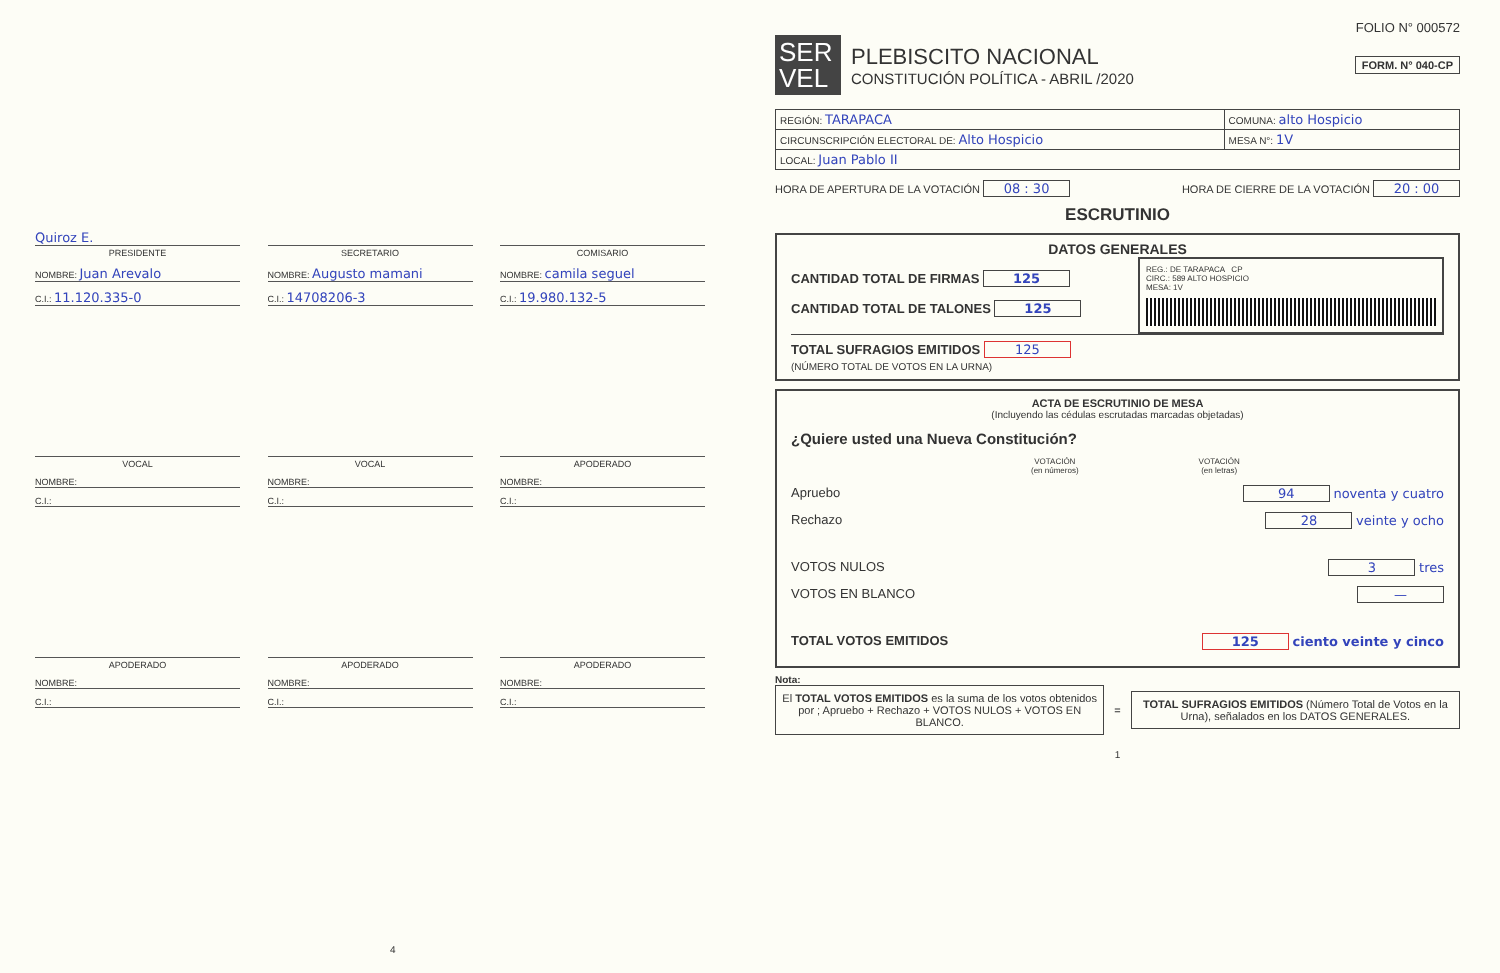Quiroz E.
PRESIDENTE
NOMBRE: Juan Arevalo
C.I.: 11.120.335-0
SECRETARIO
NOMBRE: Augusto mamani
C.I.: 14708206-3
COMISARIO
NOMBRE: camila seguel
C.I.: 19.980.132-5
VOCAL
NOMBRE:
C.I.:
VOCAL
NOMBRE:
C.I.:
APODERADO
NOMBRE:
C.I.:
APODERADO
NOMBRE:
C.I.:
APODERADO
NOMBRE:
C.I.:
APODERADO
NOMBRE:
C.I.:
4
FOLIO N° 000572
SER
VEL
PLEBISCITO NACIONAL
CONSTITUCIÓN POLÍTICA - ABRIL /2020
FORM. N° 040-CP
| REGIÓN: TARAPACA | COMUNA: alto Hospicio | |
| CIRCUNSCRIPCIÓN ELECTORAL DE: Alto Hospicio | | MESA N°: 1V |
| LOCAL: Juan Pablo II | | |
HORA DE APERTURA DE LA VOTACIÓN 08 : 30 HORA DE CIERRE DE LA VOTACIÓN 20 : 00
ESCRUTINIO
DATOS GENERALES
CANTIDAD TOTAL DE FIRMAS 125
CANTIDAD TOTAL DE TALONES 125
REG.: DE TARAPACA CP
CIRC.: 589 ALTO HOSPICIO
MESA: 1V
TOTAL SUFRAGIOS EMITIDOS 125
(NÚMERO TOTAL DE VOTOS EN LA URNA)
ACTA DE ESCRUTINIO DE MESA
(Incluyendo las cédulas escrutadas marcadas objetadas)
¿Quiere usted una Nueva Constitución?
VOTACIÓN
(en números) VOTACIÓN
(en letras)
Apruebo 94 noventa y cuatro
Rechazo 28 veinte y ocho
VOTOS NULOS 3 tres
VOTOS EN BLANCO —
TOTAL VOTOS EMITIDOS 125 ciento veinte y cinco
Nota:
El TOTAL VOTOS EMITIDOS es la suma de los votos obtenidos por ; Apruebo + Rechazo + VOTOS NULOS + VOTOS EN BLANCO.
=
TOTAL SUFRAGIOS EMITIDOS (Número Total de Votos en la Urna), señalados en los DATOS GENERALES.
1